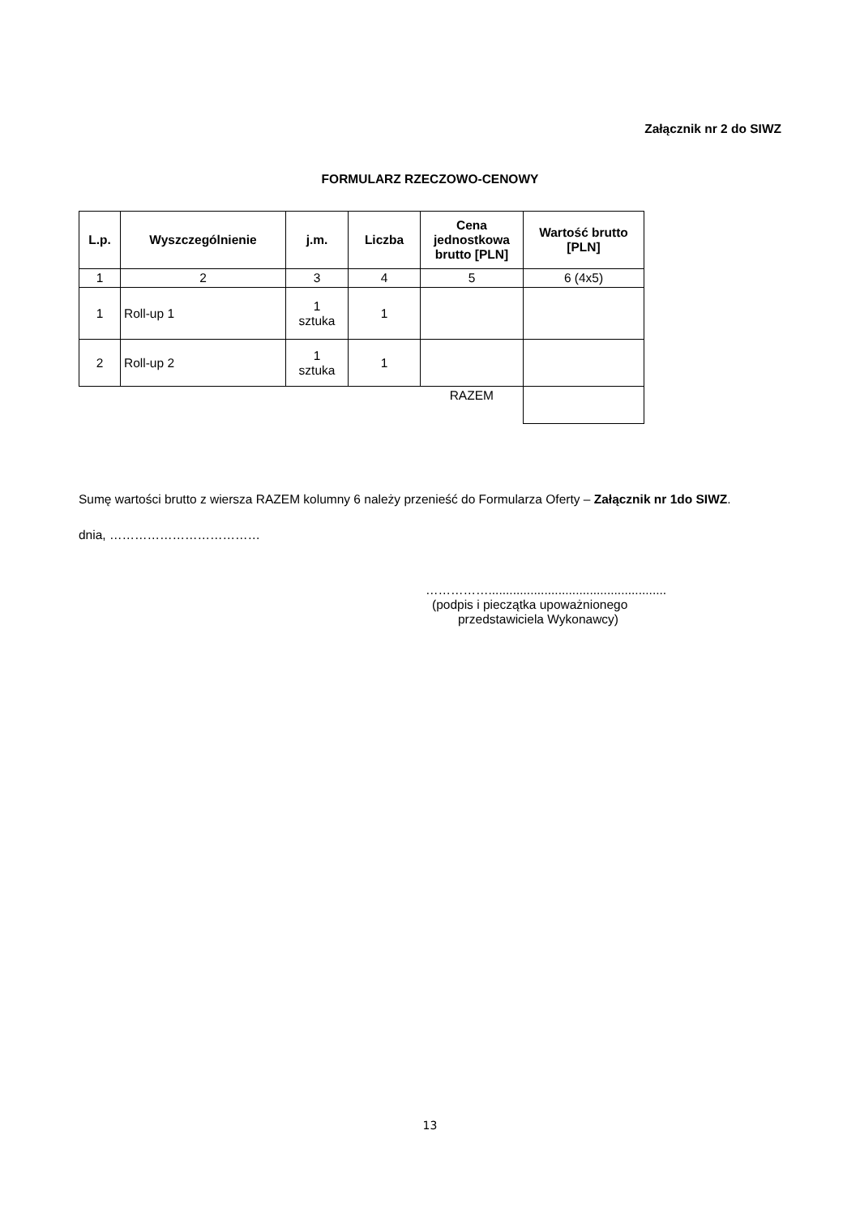Załącznik nr 2 do SIWZ
FORMULARZ RZECZOWO-CENOWY
| L.p. | Wyszczególnienie | j.m. | Liczba | Cena jednostkowa brutto [PLN] | Wartość brutto [PLN] |
| --- | --- | --- | --- | --- | --- |
| 1 | 2 | 3 | 4 | 5 | 6 (4x5) |
| 1 | Roll-up 1 | 1 sztuka | 1 | | |
| 2 | Roll-up 2 | 1 sztuka | 1 | | |
| | | | | RAZEM | |
Sumę wartości brutto z wiersza RAZEM kolumny 6 należy przenieść do Formularza Oferty – Załącznik nr 1do SIWZ.
dnia, ………………………………
……………...................................................
(podpis i pieczątka upoważnionego
przedstawiciela Wykonawcy)
13